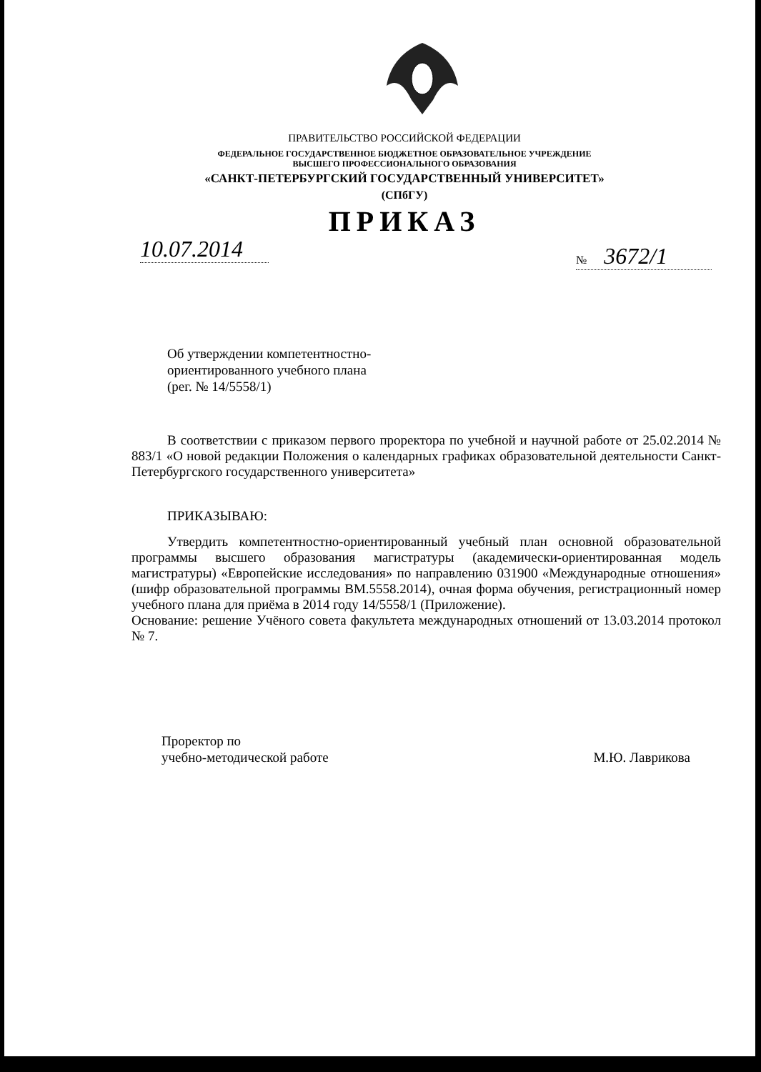ПРАВИТЕЛЬСТВО РОССИЙСКОЙ ФЕДЕРАЦИИ
ФЕДЕРАЛЬНОЕ ГОСУДАРСТВЕННОЕ БЮДЖЕТНОЕ ОБРАЗОВАТЕЛЬНОЕ УЧРЕЖДЕНИЕ
ВЫСШЕГО ПРОФЕССИОНАЛЬНОГО ОБРАЗОВАНИЯ
«САНКТ-ПЕТЕРБУРГСКИЙ ГОСУДАРСТВЕННЫЙ УНИВЕРСИТЕТ»
(СПбГУ)
ПРИКАЗ
10.07.2014
№ 3672/1
Об утверждении компетентностно-
ориентированного учебного плана
(рег. № 14/5558/1)
В соответствии с приказом первого проректора по учебной и научной работе от 25.02.2014 № 883/1 «О новой редакции Положения о календарных графиках образовательной деятельности Санкт-Петербургского государственного университета»
ПРИКАЗЫВАЮ:
Утвердить компетентностно-ориентированный учебный план основной образовательной программы высшего образования магистратуры (академически-ориентированная модель магистратуры) «Европейские исследования» по направлению 031900 «Международные отношения» (шифр образовательной программы ВМ.5558.2014), очная форма обучения, регистрационный номер учебного плана для приёма в 2014 году 14/5558/1 (Приложение).
Основание: решение Учёного совета факультета международных отношений от 13.03.2014 протокол № 7.
Проректор по
учебно-методической работе
М.Ю. Лаврикова